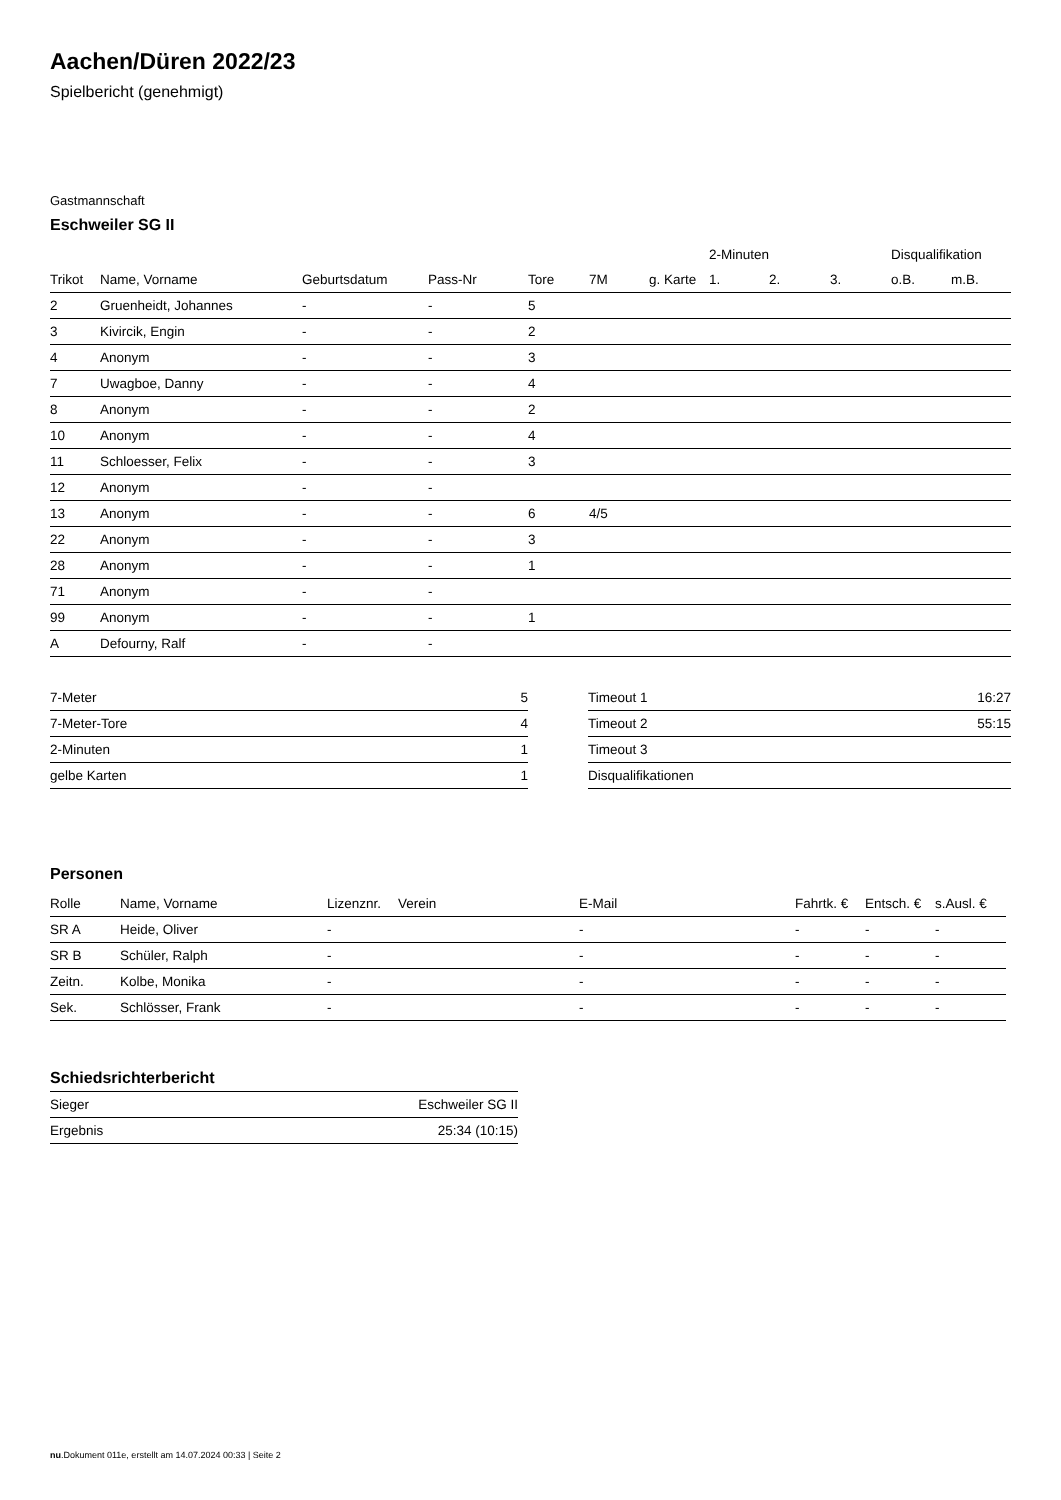Aachen/Düren 2022/23
Spielbericht (genehmigt)
Gastmannschaft
Eschweiler SG II
| | | | | | | | 2-Minuten | | | Disqualifikation | |
| Trikot | Name, Vorname | Geburtsdatum | Pass-Nr | Tore | 7M | g. Karte | 1. | 2. | 3. | o.B. | m.B. |
| 2 | Gruenheidt, Johannes | - | - | 5 | | | | | | | |
| 3 | Kivircik, Engin | - | - | 2 | | | | | | | |
| 4 | Anonym | - | - | 3 | | | | | | | |
| 7 | Uwagboe, Danny | - | - | 4 | | | | | | | |
| 8 | Anonym | - | - | 2 | | | | | | | |
| 10 | Anonym | - | - | 4 | | | | | | | |
| 11 | Schloesser, Felix | - | - | 3 | | | | | | | |
| 12 | Anonym | - | - | | | | | | | | |
| 13 | Anonym | - | - | 6 | 4/5 | | | | | | |
| 22 | Anonym | - | - | 3 | | | | | | | |
| 28 | Anonym | - | - | 1 | | | | | | | |
| 71 | Anonym | - | - | | | | | | | | |
| 99 | Anonym | - | - | 1 | | | | | | | |
| A | Defourny, Ralf | - | - | | | | | | | | |
| 7-Meter | 5 |
| 7-Meter-Tore | 4 |
| 2-Minuten | 1 |
| gelbe Karten | 1 |
| Timeout 1 | 16:27 |
| Timeout 2 | 55:15 |
| Timeout 3 | |
| Disqualifikationen | |
Personen
| Rolle | Name, Vorname | Lizenznr. | Verein | E-Mail | Fahrtk. € | Entsch. € | s.Ausl. € |
| SR A | Heide, Oliver | - | | - | - | - | - |
| SR B | Schüler, Ralph | - | | - | - | - | - |
| Zeitn. | Kolbe, Monika | - | | - | - | - | - |
| Sek. | Schlösser, Frank | - | | - | - | - | - |
Schiedsrichterbericht
| Sieger | Eschweiler SG II |
| Ergebnis | 25:34 (10:15) |
nu.Dokument 011e, erstellt am 14.07.2024 00:33 | Seite 2